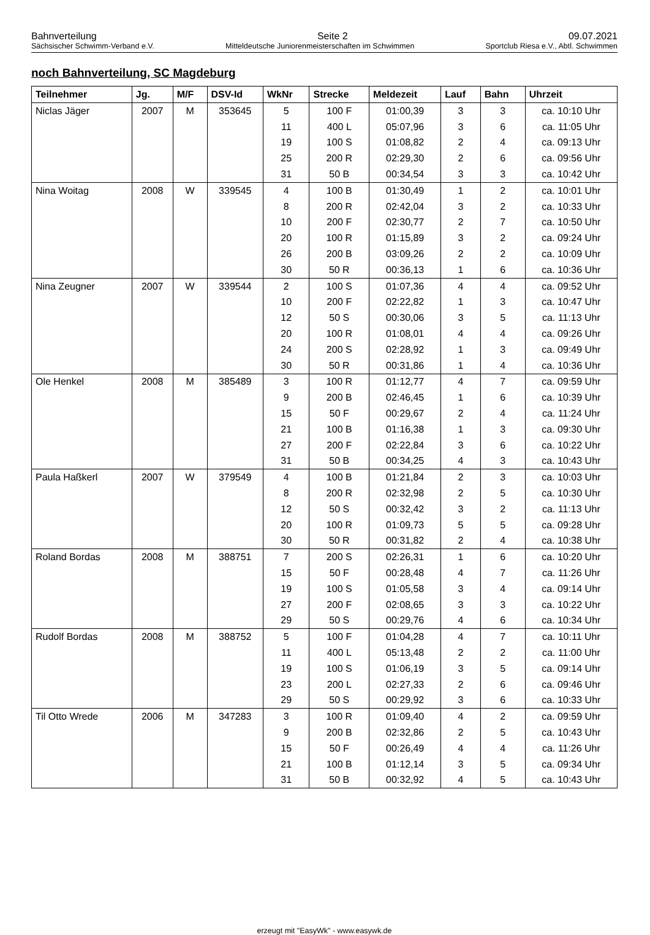Bahnverteilung Seite 2 09.07.2021
Sächsischer Schwimm-Verband e.V. Mitteldeutsche Juniorenmeisterschaften im Schwimmen Sportclub Riesa e.V., Abtl. Schwimmen
noch Bahnverteilung, SC Magdeburg
| Teilnehmer | Jg. | M/F | DSV-Id | WkNr | Strecke | Meldezeit | Lauf | Bahn | Uhrzeit |
| --- | --- | --- | --- | --- | --- | --- | --- | --- | --- |
| Niclas Jäger | 2007 | M | 353645 | 5 | 100 F | 01:00,39 | 3 | 3 | ca. 10:10 Uhr |
| | | | | 11 | 400 L | 05:07,96 | 3 | 6 | ca. 11:05 Uhr |
| | | | | 19 | 100 S | 01:08,82 | 2 | 4 | ca. 09:13 Uhr |
| | | | | 25 | 200 R | 02:29,30 | 2 | 6 | ca. 09:56 Uhr |
| | | | | 31 | 50 B | 00:34,54 | 3 | 3 | ca. 10:42 Uhr |
| Nina Woitag | 2008 | W | 339545 | 4 | 100 B | 01:30,49 | 1 | 2 | ca. 10:01 Uhr |
| | | | | 8 | 200 R | 02:42,04 | 3 | 2 | ca. 10:33 Uhr |
| | | | | 10 | 200 F | 02:30,77 | 2 | 7 | ca. 10:50 Uhr |
| | | | | 20 | 100 R | 01:15,89 | 3 | 2 | ca. 09:24 Uhr |
| | | | | 26 | 200 B | 03:09,26 | 2 | 2 | ca. 10:09 Uhr |
| | | | | 30 | 50 R | 00:36,13 | 1 | 6 | ca. 10:36 Uhr |
| Nina Zeugner | 2007 | W | 339544 | 2 | 100 S | 01:07,36 | 4 | 4 | ca. 09:52 Uhr |
| | | | | 10 | 200 F | 02:22,82 | 1 | 3 | ca. 10:47 Uhr |
| | | | | 12 | 50 S | 00:30,06 | 3 | 5 | ca. 11:13 Uhr |
| | | | | 20 | 100 R | 01:08,01 | 4 | 4 | ca. 09:26 Uhr |
| | | | | 24 | 200 S | 02:28,92 | 1 | 3 | ca. 09:49 Uhr |
| | | | | 30 | 50 R | 00:31,86 | 1 | 4 | ca. 10:36 Uhr |
| Ole Henkel | 2008 | M | 385489 | 3 | 100 R | 01:12,77 | 4 | 7 | ca. 09:59 Uhr |
| | | | | 9 | 200 B | 02:46,45 | 1 | 6 | ca. 10:39 Uhr |
| | | | | 15 | 50 F | 00:29,67 | 2 | 4 | ca. 11:24 Uhr |
| | | | | 21 | 100 B | 01:16,38 | 1 | 3 | ca. 09:30 Uhr |
| | | | | 27 | 200 F | 02:22,84 | 3 | 6 | ca. 10:22 Uhr |
| | | | | 31 | 50 B | 00:34,25 | 4 | 3 | ca. 10:43 Uhr |
| Paula Haßkerl | 2007 | W | 379549 | 4 | 100 B | 01:21,84 | 2 | 3 | ca. 10:03 Uhr |
| | | | | 8 | 200 R | 02:32,98 | 2 | 5 | ca. 10:30 Uhr |
| | | | | 12 | 50 S | 00:32,42 | 3 | 2 | ca. 11:13 Uhr |
| | | | | 20 | 100 R | 01:09,73 | 5 | 5 | ca. 09:28 Uhr |
| | | | | 30 | 50 R | 00:31,82 | 2 | 4 | ca. 10:38 Uhr |
| Roland Bordas | 2008 | M | 388751 | 7 | 200 S | 02:26,31 | 1 | 6 | ca. 10:20 Uhr |
| | | | | 15 | 50 F | 00:28,48 | 4 | 7 | ca. 11:26 Uhr |
| | | | | 19 | 100 S | 01:05,58 | 3 | 4 | ca. 09:14 Uhr |
| | | | | 27 | 200 F | 02:08,65 | 3 | 3 | ca. 10:22 Uhr |
| | | | | 29 | 50 S | 00:29,76 | 4 | 6 | ca. 10:34 Uhr |
| Rudolf Bordas | 2008 | M | 388752 | 5 | 100 F | 01:04,28 | 4 | 7 | ca. 10:11 Uhr |
| | | | | 11 | 400 L | 05:13,48 | 2 | 2 | ca. 11:00 Uhr |
| | | | | 19 | 100 S | 01:06,19 | 3 | 5 | ca. 09:14 Uhr |
| | | | | 23 | 200 L | 02:27,33 | 2 | 6 | ca. 09:46 Uhr |
| | | | | 29 | 50 S | 00:29,92 | 3 | 6 | ca. 10:33 Uhr |
| Til Otto Wrede | 2006 | M | 347283 | 3 | 100 R | 01:09,40 | 4 | 2 | ca. 09:59 Uhr |
| | | | | 9 | 200 B | 02:32,86 | 2 | 5 | ca. 10:43 Uhr |
| | | | | 15 | 50 F | 00:26,49 | 4 | 4 | ca. 11:26 Uhr |
| | | | | 21 | 100 B | 01:12,14 | 3 | 5 | ca. 09:34 Uhr |
| | | | | 31 | 50 B | 00:32,92 | 4 | 5 | ca. 10:43 Uhr |
erzeugt mit "EasyWk" - www.easywk.de